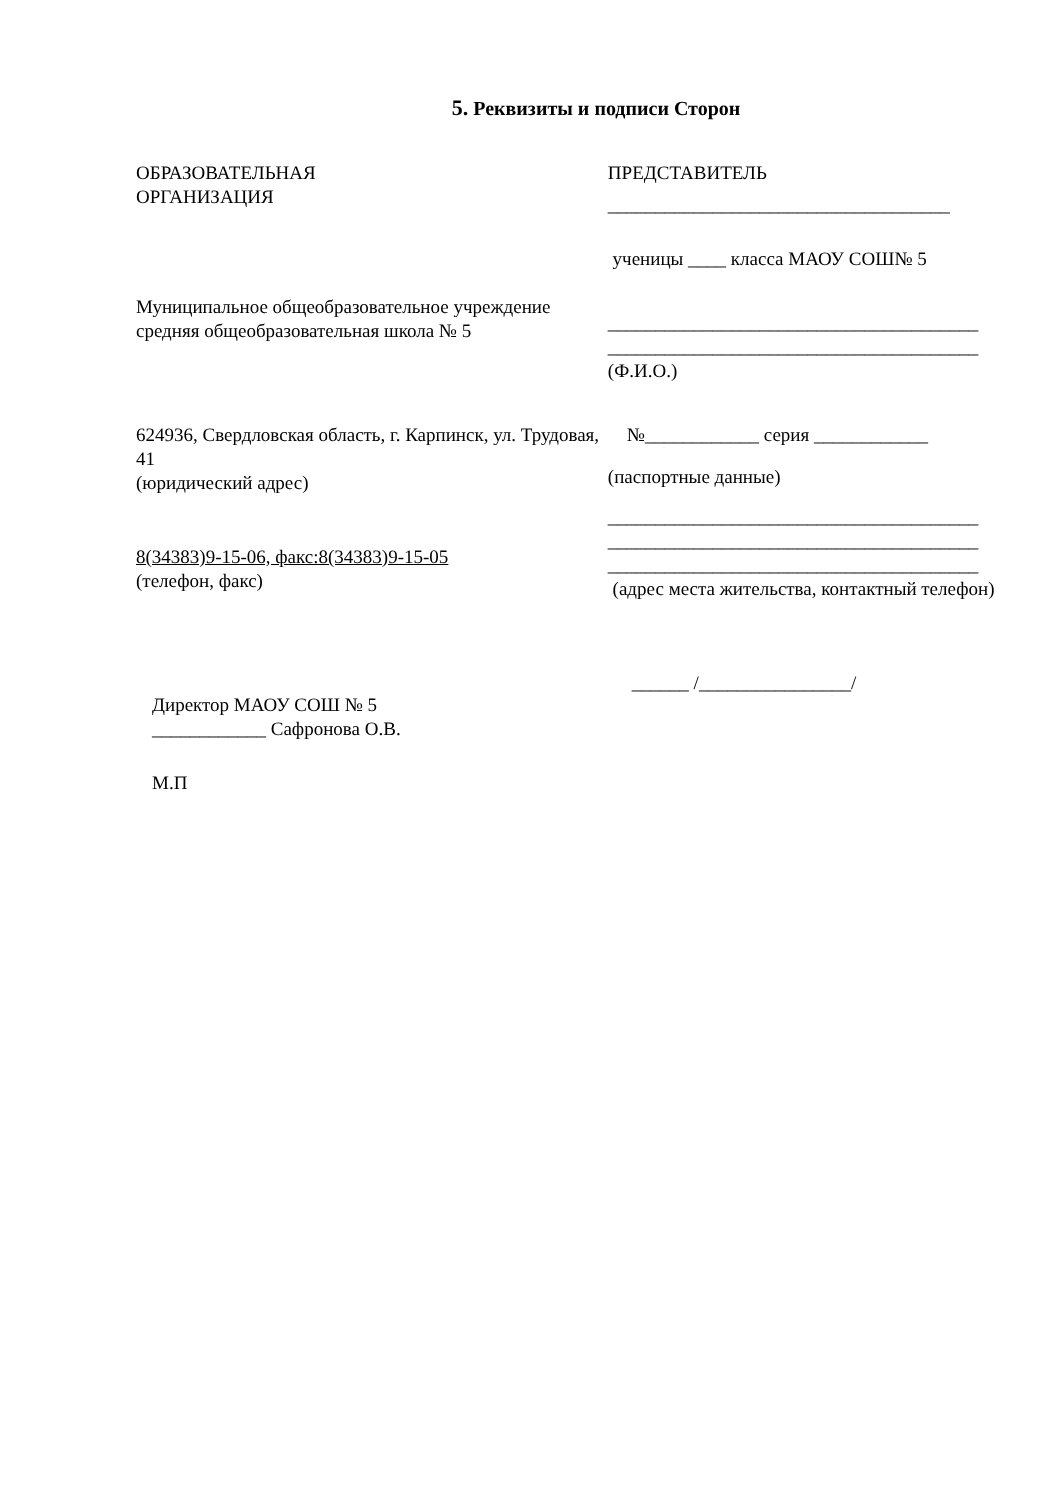5. Реквизиты и подписи Сторон
ОБРАЗОВАТЕЛЬНАЯ
ОРГАНИЗАЦИЯ
Муниципальное общеобразовательное учреждение средняя общеобразовательная школа № 5
624936, Свердловская область, г. Карпинск, ул. Трудовая, 41
(юридический адрес)
8(34383)9-15-06, факс:8(34383)9-15-05
(телефон, факс)
Директор МАОУ СОШ № 5
____________ Сафронова О.В.
М.П
ПРЕДСТАВИТЕЛЬ
____________________________________
ученицы ____ класса МАОУ СОШ№ 5
_______________________________________
_______________________________________
(Ф.И.О.)
№____________ серия ____________
(паспортные данные)
_______________________________________
_______________________________________
_______________________________________
(адрес места жительства, контактный телефон)
______ /________________/